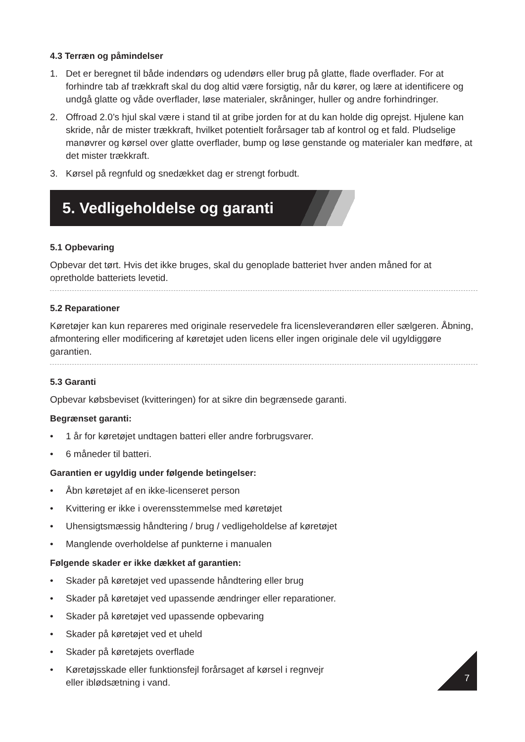4.3 Terræn og påmindelser
1. Det er beregnet til både indendørs og udendørs eller brug på glatte, flade overflader. For at forhindre tab af trækkraft skal du dog altid være forsigtig, når du kører, og lære at identificere og undgå glatte og våde overflader, løse materialer, skråninger, huller og andre forhindringer.
2. Offroad 2.0’s hjul skal være i stand til at gribe jorden for at du kan holde dig oprejst. Hjulene kan skride, når de mister trækkraft, hvilket potentielt forårsager tab af kontrol og et fald. Pludselige manøvrer og kørsel over glatte overflader, bump og løse genstande og materialer kan medføre, at det mister trækkraft.
3. Kørsel på regnfuld og snedækket dag er strengt forbudt.
5. Vedligeholdelse og garanti
5.1 Opbevaring
Opbevar det tørt. Hvis det ikke bruges, skal du genoplade batteriet hver anden måned for at opretholde batteriets levetid.
5.2 Reparationer
Køretøjer kan kun repareres med originale reservedele fra licensleverandøren eller sælgeren. Åbning, afmontering eller modificering af køretøjet uden licens eller ingen originale dele vil ugyldiggøre garantien.
5.3 Garanti
Opbevar købsbeviset (kvitteringen) for at sikre din begrænsede garanti.
Begrænset garanti:
• 1 år for køretøjet undtagen batteri eller andre forbrugsvarer.
• 6 måneder til batteri.
Garantien er ugyldig under følgende betingelser:
• Åbn køretøjet af en ikke-licenseret person
• Kvittering er ikke i overensstemmelse med køretøjet
• Uhensigtsmæssig håndtering / brug / vedligeholdelse af køretøjet
• Manglende overholdelse af punkterne i manualen
Følgende skader er ikke dækket af garantien:
• Skader på køretøjet ved upassende håndtering eller brug
• Skader på køretøjet ved upassende ændringer eller reparationer.
• Skader på køretøjet ved upassende opbevaring
• Skader på køretøjet ved et uheld
• Skader på køretøjets overflade
• Køretøjsskade eller funktionsfejl forårsaget af kørsel i regnvejr
eller iblødsætning i vand.
7